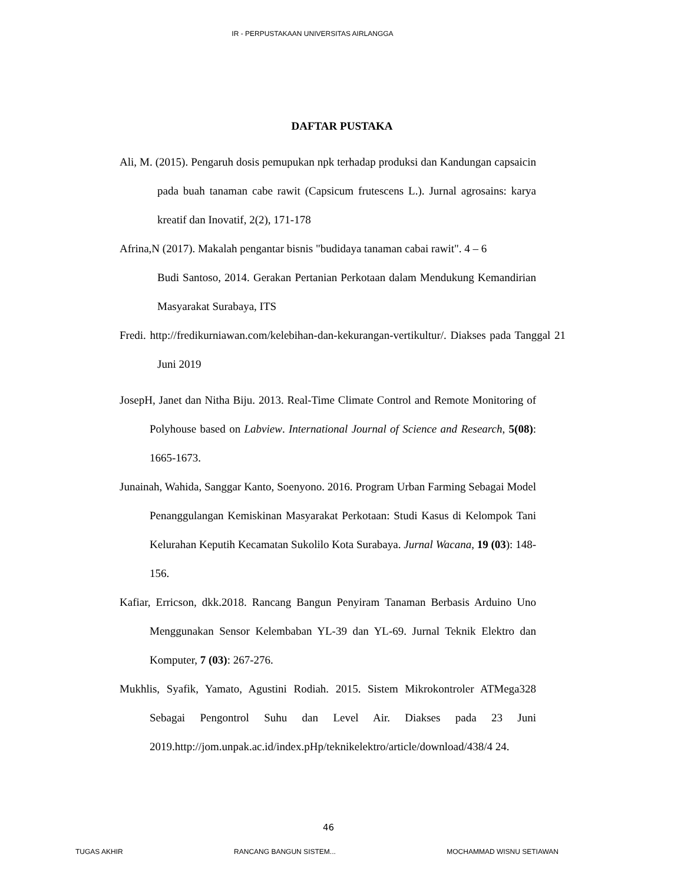IR - PERPUSTAKAAN UNIVERSITAS AIRLANGGA
DAFTAR PUSTAKA
Ali, M. (2015). Pengaruh dosis pemupukan npk terhadap produksi dan Kandungan capsaicin pada buah tanaman cabe rawit (Capsicum frutescens L.). Jurnal agrosains: karya kreatif dan Inovatif, 2(2), 171-178
Afrina,N (2017). Makalah pengantar bisnis "budidaya tanaman cabai rawit". 4 – 6
Budi Santoso, 2014. Gerakan Pertanian Perkotaan dalam Mendukung Kemandirian Masyarakat Surabaya, ITS
Fredi. http://fredikurniawan.com/kelebihan-dan-kekurangan-vertikultur/. Diakses pada Tanggal 21 Juni 2019
JosepH, Janet dan Nitha Biju. 2013. Real-Time Climate Control and Remote Monitoring of Polyhouse based on Labview. International Journal of Science and Research, 5(08): 1665-1673.
Junainah, Wahida, Sanggar Kanto, Soenyono. 2016. Program Urban Farming Sebagai Model Penanggulangan Kemiskinan Masyarakat Perkotaan: Studi Kasus di Kelompok Tani Kelurahan Keputih Kecamatan Sukolilo Kota Surabaya. Jurnal Wacana, 19 (03): 148- 156.
Kafiar, Erricson, dkk.2018. Rancang Bangun Penyiram Tanaman Berbasis Arduino Uno Menggunakan Sensor Kelembaban YL-39 dan YL-69. Jurnal Teknik Elektro dan Komputer, 7 (03): 267-276.
Mukhlis, Syafik, Yamato, Agustini Rodiah. 2015. Sistem Mikrokontroler ATMega328 Sebagai Pengontrol Suhu dan Level Air. Diakses pada 23 Juni 2019.http://jom.unpak.ac.id/index.pHp/teknikelektro/article/download/438/4 24.
46
TUGAS AKHIR RANCANG BANGUN SISTEM... MOCHAMMAD WISNU SETIAWAN